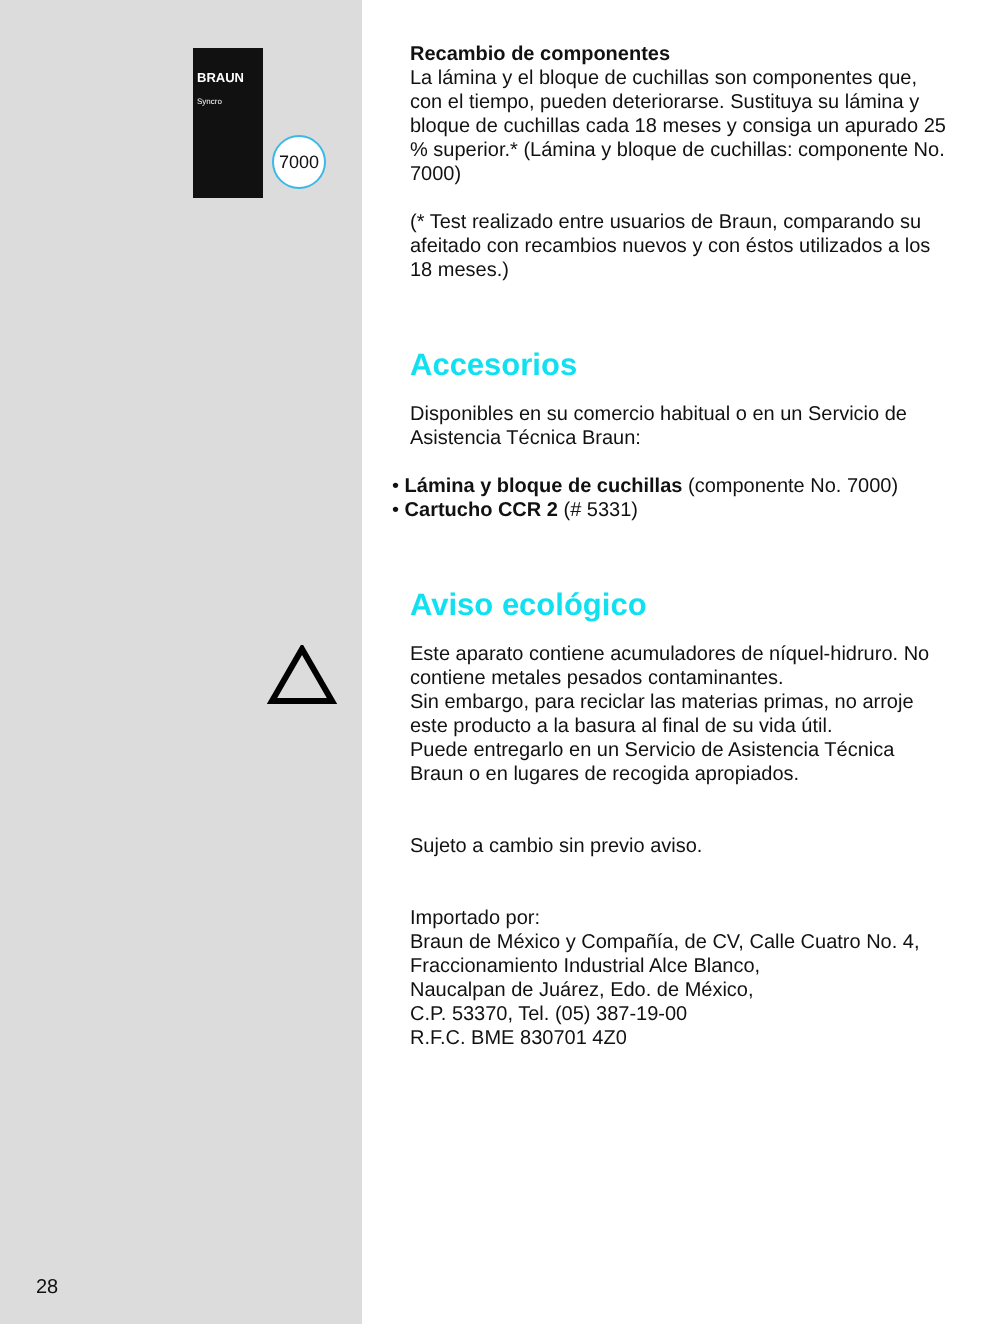BRAUN
Syncro
7000
Recambio de componentes
La lámina y el bloque de cuchillas son componentes que, con el tiempo, pueden deteriorarse. Sustituya su lámina y bloque de cuchillas cada 18 meses y consiga un apurado 25 % superior.* (Lámina y bloque de cuchillas: componente No. 7000)
(* Test realizado entre usuarios de Braun, comparando su afeitado con recambios nuevos y con éstos utilizados a los 18 meses.)
Accesorios
Disponibles en su comercio habitual o en un Servicio de Asistencia Técnica Braun:
• Lámina y bloque de cuchillas (componente No. 7000)
• Cartucho CCR 2 (# 5331)
Aviso ecológico
Este aparato contiene acumuladores de níquel-hidruro. No contiene metales pesados contaminantes.
Sin embargo, para reciclar las materias primas, no arroje este producto a la basura al final de su vida útil.
Puede entregarlo en un Servicio de Asistencia Técnica Braun o en lugares de recogida apropiados.
Sujeto a cambio sin previo aviso.
Importado por:
Braun de México y Compañía, de CV, Calle Cuatro No. 4, Fraccionamiento Industrial Alce Blanco,
Naucalpan de Juárez, Edo. de México,
C.P. 53370, Tel. (05) 387-19-00
R.F.C. BME 830701 4Z0
28